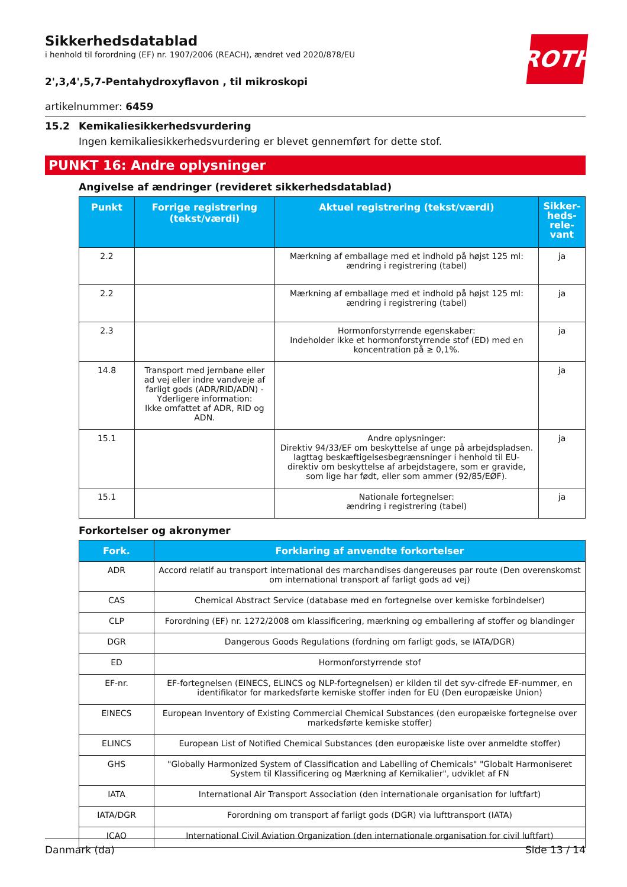ROTH
Sikkerhedsdatablad
i henhold til forordning (EF) nr. 1907/2006 (REACH), ændret ved 2020/878/EU
2',3,4',5,7-Pentahydroxyflavon , til mikroskopi
artikelnummer: 6459
15.2 Kemikaliesikkerhedsvurdering
Ingen kemikaliesikkerhedsvurdering er blevet gennemført for dette stof.
PUNKT 16: Andre oplysninger
Angivelse af ændringer (revideret sikkerhedsdatablad)
| Punkt | Forrige registrering (tekst/værdi) | Aktuel registrering (tekst/værdi) | Sikker-heds-rele-vant |
| --- | --- | --- | --- |
| 2.2 | | Mærkning af emballage med et indhold på højst 125 ml: ændring i registrering (tabel) | ja |
| 2.2 | | Mærkning af emballage med et indhold på højst 125 ml: ændring i registrering (tabel) | ja |
| 2.3 | | Hormonforstyrrende egenskaber: Indeholder ikke et hormonforstyrrende stof (ED) med en koncentration på ≥ 0,1%. | ja |
| 14.8 | Transport med jernbane eller ad vej eller indre vandveje af farligt gods (ADR/RID/ADN) - Yderligere information: Ikke omfattet af ADR, RID og ADN. | | ja |
| 15.1 | | Andre oplysninger: Direktiv 94/33/EF om beskyttelse af unge på arbejdspladsen. Iagttag beskæftigelsesbegrænsninger i henhold til EU-direktiv om beskyttelse af arbejdstagere, som er gravide, som lige har født, eller som ammer (92/85/EØF). | ja |
| 15.1 | | Nationale fortegnelser: ændring i registrering (tabel) | ja |
Forkortelser og akronymer
| Fork. | Forklaring af anvendte forkortelser |
| --- | --- |
| ADR | Accord relatif au transport international des marchandises dangereuses par route (Den overenskomst om international transport af farligt gods ad vej) |
| CAS | Chemical Abstract Service (database med en fortegnelse over kemiske forbindelser) |
| CLP | Forordning (EF) nr. 1272/2008 om klassificering, mærkning og emballering af stoffer og blandinger |
| DGR | Dangerous Goods Regulations (fordning om farligt gods, se IATA/DGR) |
| ED | Hormonforstyrrende stof |
| EF-nr. | EF-fortegnelsen (EINECS, ELINCS og NLP-fortegnelsen) er kilden til det syv-cifrede EF-nummer, en identifikator for markedsførte kemiske stoffer inden for EU (Den europæiske Union) |
| EINECS | European Inventory of Existing Commercial Chemical Substances (den europæiske fortegnelse over markedsførte kemiske stoffer) |
| ELINCS | European List of Notified Chemical Substances (den europæiske liste over anmeldte stoffer) |
| GHS | "Globally Harmonized System of Classification and Labelling of Chemicals" "Globalt Harmoniseret System til Klassificering og Mærkning af Kemikalier", udviklet af FN |
| IATA | International Air Transport Association (den internationale organisation for luftfart) |
| IATA/DGR | Forordning om transport af farligt gods (DGR) via lufttransport (IATA) |
| ICAO | International Civil Aviation Organization (den internationale organisation for civil luftfart) |
Danmark (da) Side 13 / 14